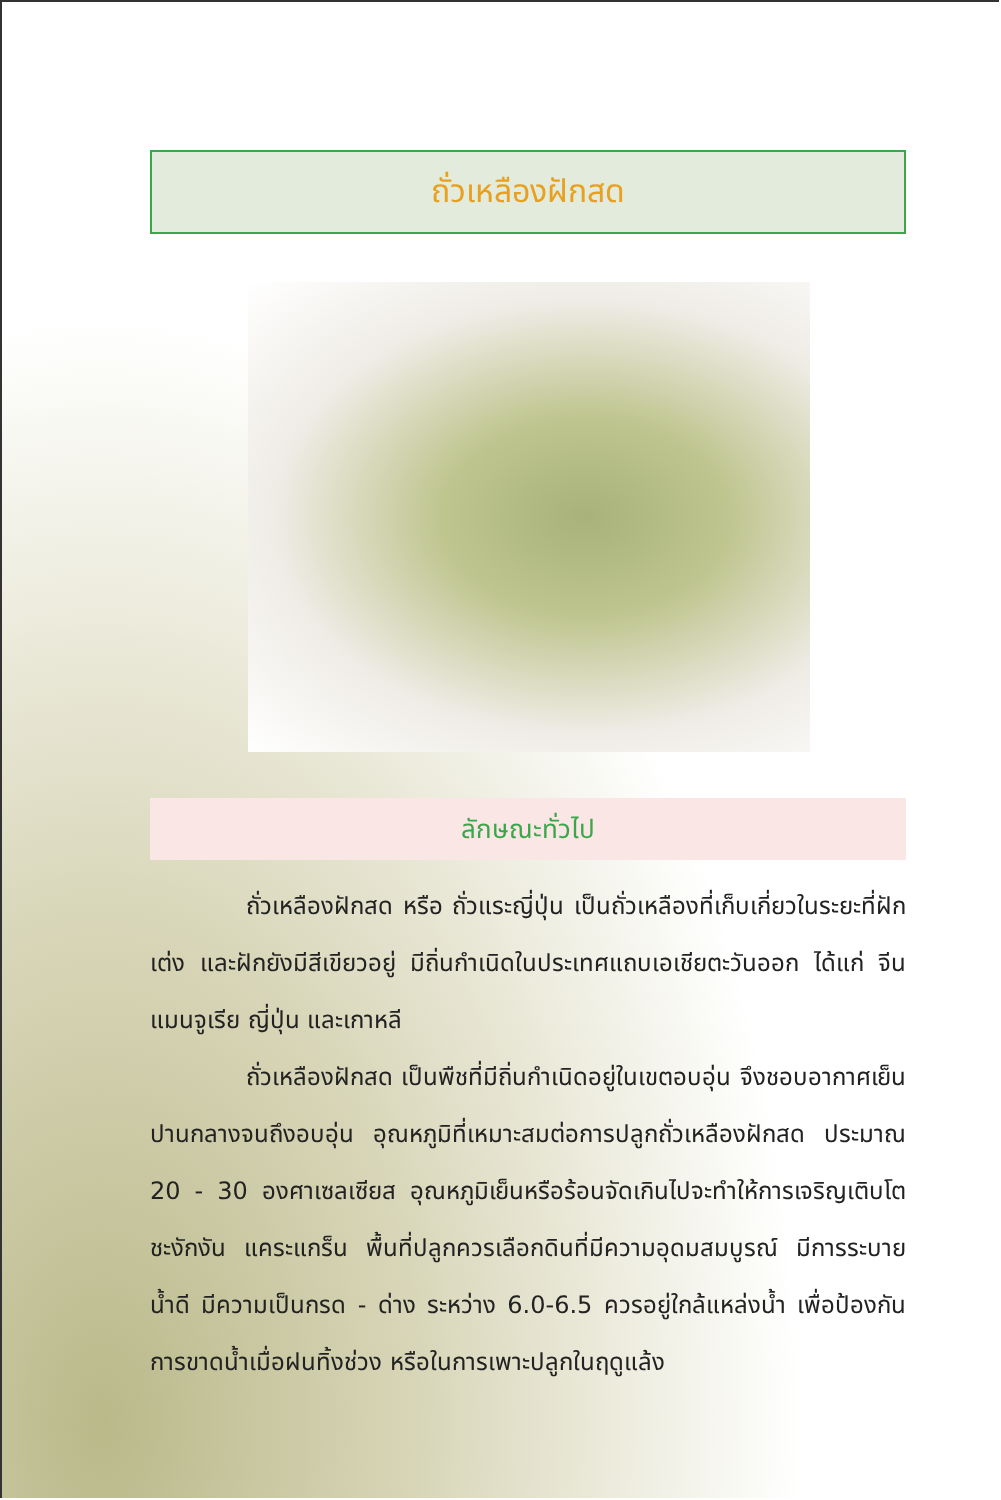ถั่วเหลืองฝักสด
ลักษณะทั่วไป
ถั่วเหลืองฝักสด หรือ ถั่วแระญี่ปุ่น เป็นถั่วเหลืองที่เก็บเกี่ยวในระยะที่ฝักเต่ง และฝักยังมีสีเขียวอยู่ มีถิ่นกำเนิดในประเทศแถบเอเชียตะวันออก ได้แก่ จีน แมนจูเรีย ญี่ปุ่น และเกาหลี
ถั่วเหลืองฝักสด เป็นพืชที่มีถิ่นกำเนิดอยู่ในเขตอบอุ่น จึงชอบอากาศเย็นปานกลางจนถึงอบอุ่น อุณหภูมิที่เหมาะสมต่อการปลูกถั่วเหลืองฝักสด ประมาณ 20 - 30 องศาเซลเซียส อุณหภูมิเย็นหรือร้อนจัดเกินไปจะทำให้การเจริญเติบโตชะงักงัน แคระแกร็น พื้นที่ปลูกควรเลือกดินที่มีความอุดมสมบูรณ์ มีการระบายน้ำดี มีความเป็นกรด - ด่าง ระหว่าง 6.0-6.5 ควรอยู่ใกล้แหล่งน้ำ เพื่อป้องกันการขาดน้ำเมื่อฝนทิ้งช่วง หรือในการเพาะปลูกในฤดูแล้ง